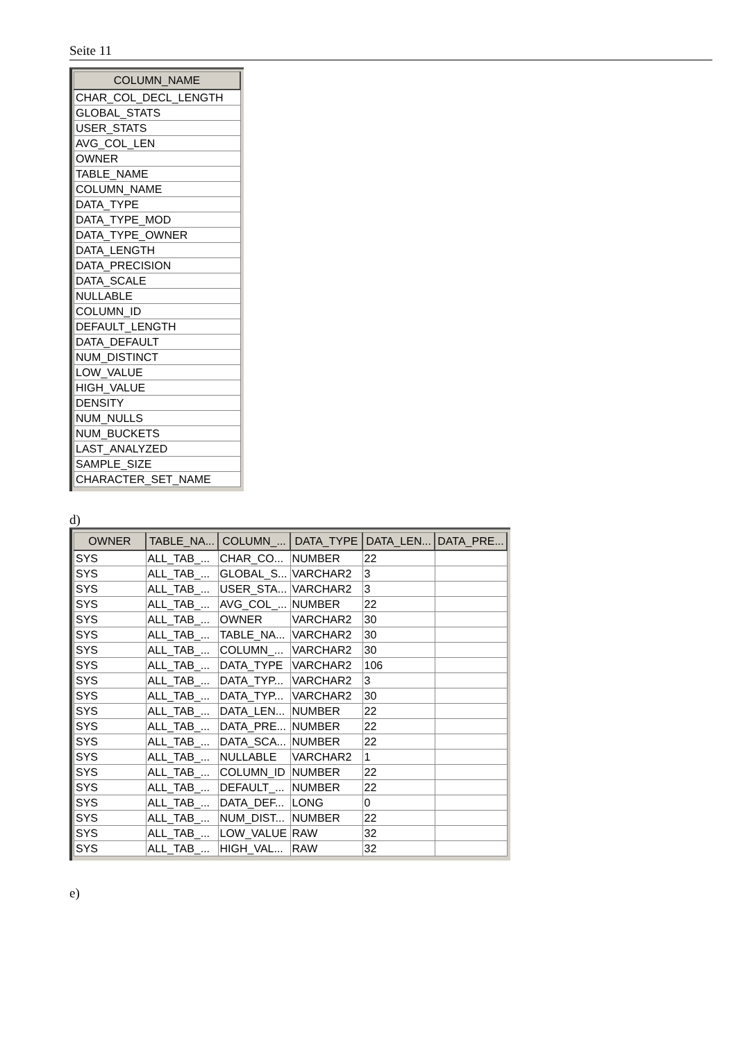Seite 11
| COLUMN_NAME |
| --- |
| CHAR_COL_DECL_LENGTH |
| GLOBAL_STATS |
| USER_STATS |
| AVG_COL_LEN |
| OWNER |
| TABLE_NAME |
| COLUMN_NAME |
| DATA_TYPE |
| DATA_TYPE_MOD |
| DATA_TYPE_OWNER |
| DATA_LENGTH |
| DATA_PRECISION |
| DATA_SCALE |
| NULLABLE |
| COLUMN_ID |
| DEFAULT_LENGTH |
| DATA_DEFAULT |
| NUM_DISTINCT |
| LOW_VALUE |
| HIGH_VALUE |
| DENSITY |
| NUM_NULLS |
| NUM_BUCKETS |
| LAST_ANALYZED |
| SAMPLE_SIZE |
| CHARACTER_SET_NAME |
d)
| OWNER | TABLE_NA... | COLUMN_... | DATA_TYPE | DATA_LEN... | DATA_PRE... |
| --- | --- | --- | --- | --- | --- |
| SYS | ALL_TAB_... | CHAR_CO... | NUMBER | 22 | |
| SYS | ALL_TAB_... | GLOBAL_S... | VARCHAR2 | 3 | |
| SYS | ALL_TAB_... | USER_STA... | VARCHAR2 | 3 | |
| SYS | ALL_TAB_... | AVG_COL_... | NUMBER | 22 | |
| SYS | ALL_TAB_... | OWNER | VARCHAR2 | 30 | |
| SYS | ALL_TAB_... | TABLE_NA... | VARCHAR2 | 30 | |
| SYS | ALL_TAB_... | COLUMN_... | VARCHAR2 | 30 | |
| SYS | ALL_TAB_... | DATA_TYPE | VARCHAR2 | 106 | |
| SYS | ALL_TAB_... | DATA_TYP... | VARCHAR2 | 3 | |
| SYS | ALL_TAB_... | DATA_TYP... | VARCHAR2 | 30 | |
| SYS | ALL_TAB_... | DATA_LEN... | NUMBER | 22 | |
| SYS | ALL_TAB_... | DATA_PRE... | NUMBER | 22 | |
| SYS | ALL_TAB_... | DATA_SCA... | NUMBER | 22 | |
| SYS | ALL_TAB_... | NULLABLE | VARCHAR2 | 1 | |
| SYS | ALL_TAB_... | COLUMN_ID | NUMBER | 22 | |
| SYS | ALL_TAB_... | DEFAULT_... | NUMBER | 22 | |
| SYS | ALL_TAB_... | DATA_DEF... | LONG | 0 | |
| SYS | ALL_TAB_... | NUM_DIST... | NUMBER | 22 | |
| SYS | ALL_TAB_... | LOW_VALUE | RAW | 32 | |
| SYS | ALL_TAB_... | HIGH_VAL... | RAW | 32 | |
e)